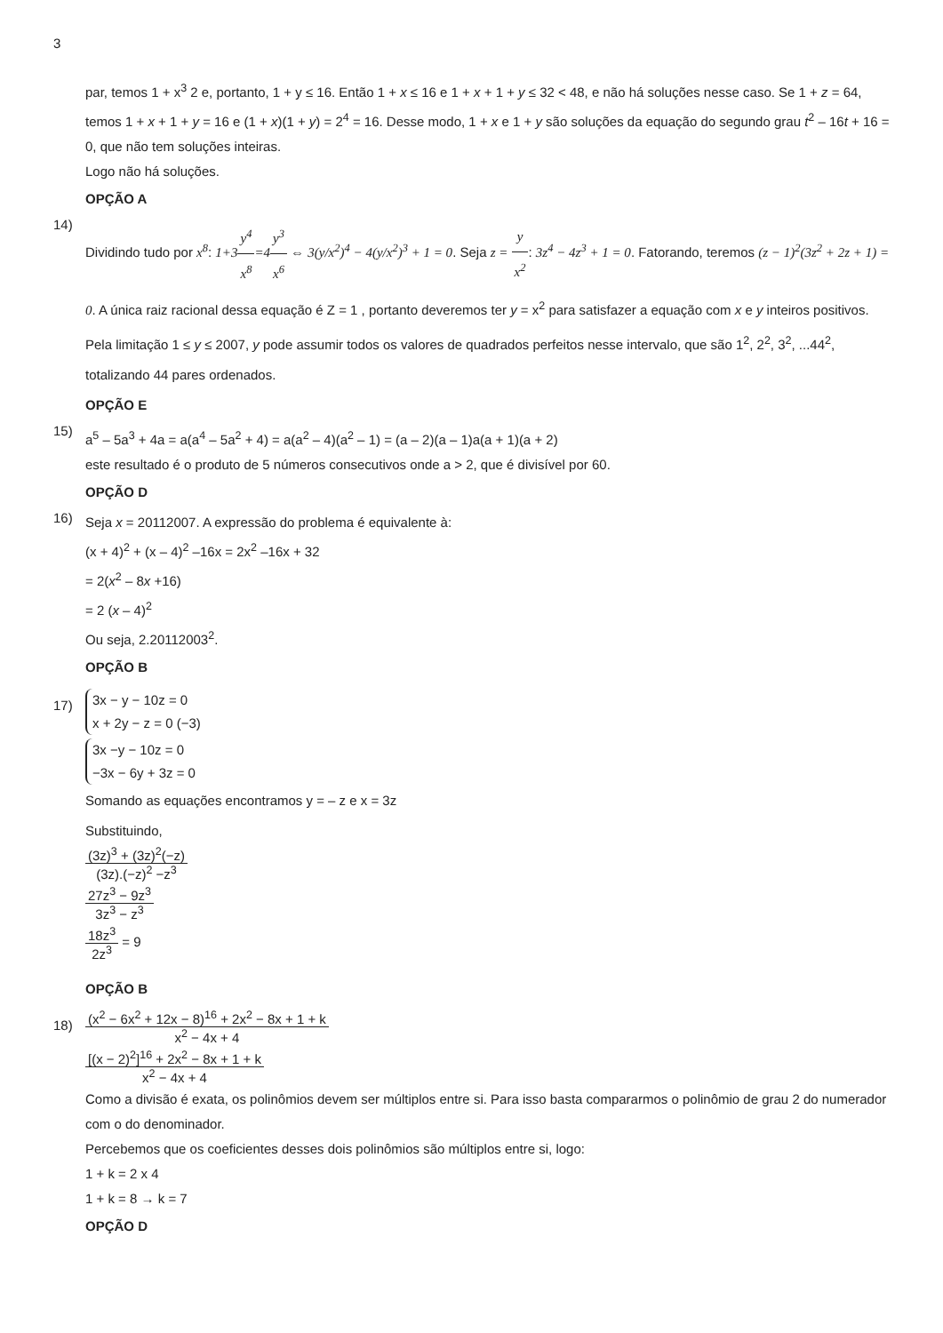3
par, temos 1 + x<sup>3</sup> 2 e, portanto, 1 + y ≤ 16. Então 1 + x ≤ 16 e 1 + x + 1 + y ≤ 32 < 48, e não há soluções nesse caso. Se 1 + z = 64, temos 1 + x + 1 + y = 16 e (1 + x)(1 + y) = 2<sup>4</sup> = 16. Desse modo, 1 + x e 1 + y são soluções da equação do segundo grau t<sup>2</sup> – 16t + 16 = 0, que não tem soluções inteiras.
Logo não há soluções.
OPÇÃO A
14)
Dividindo tudo por x<sup>8</sup>: 1+3 y<sup>4</sup> x<sup>8</sup>=4 y<sup>3</sup> x<sup>6</sup> ⇔ 3(y/x<sup>2</sup>)<sup>4</sup> − 4(y/x<sup>2</sup>)<sup>3</sup> + 1 = 0. Seja z = y x<sup>2</sup>: 3z<sup>4</sup> − 4z<sup>3</sup> + 1 = 0. Fatorando, teremos (z − 1)<sup>2</sup>(3z<sup>2</sup> + 2z + 1) = 0. A única raiz racional dessa equação é Z = 1 , portanto deveremos ter y = x<sup>2</sup> para satisfazer a equação com x e y inteiros positivos. Pela limitação 1 ≤ y ≤ 2007, y pode assumir todos os valores de quadrados perfeitos nesse intervalo, que são 1<sup>2</sup>, 2<sup>2</sup>, 3<sup>2</sup>, ...44<sup>2</sup>, totalizando 44 pares ordenados.
OPÇÃO E
15)
a<sup>5</sup> – 5a<sup>3</sup> + 4a = a(a<sup>4</sup> – 5a<sup>2</sup> + 4) = a(a<sup>2</sup> – 4)(a<sup>2</sup> – 1) = (a – 2)(a – 1)a(a + 1)(a + 2)
este resultado é o produto de 5 números consecutivos onde a > 2, que é divisível por 60.
OPÇÃO D
16)
Seja x = 20112007. A expressão do problema é equivalente à:
(x + 4)<sup>2</sup> + (x – 4)<sup>2</sup> –16x = 2x<sup>2</sup> –16x + 32
= 2(x<sup>2</sup> – 8x +16)
= 2 (x – 4)<sup>2</sup>
Ou seja, 2.20112003<sup>2</sup>.
OPÇÃO B
17)
3x − y − 10z = 0
x + 2y − z = 0 (−3)
3x −y − 10z = 0
−3x − 6y + 3z = 0
Somando as equações encontramos y = – z e x = 3z
Substituindo,
(3z)<sup>3</sup> + (3z)<sup>2</sup>(−z) (3z).(−z)<sup>2</sup> −z<sup>3</sup>
27z<sup>3</sup> − 9z<sup>3</sup> 3z<sup>3</sup> − z<sup>3</sup>
18z<sup>3</sup> 2z<sup>3</sup>
= 9
OPÇÃO B
18)
(x<sup>2</sup> − 6x<sup>2</sup> + 12x − 8)<sup>16</sup> + 2x<sup>2</sup> − 8x + 1 + k x<sup>2</sup> − 4x + 4
[(x − 2)<sup>2</sup>]<sup>16</sup> + 2x<sup>2</sup> − 8x + 1 + k x<sup>2</sup> − 4x + 4
Como a divisão é exata, os polinômios devem ser múltiplos entre si. Para isso basta compararmos o polinômio de grau 2 do numerador com o do denominador.
Percebemos que os coeficientes desses dois polinômios são múltiplos entre si, logo:
1 + k = 2 x 4
1 + k = 8 → k = 7
OPÇÃO D